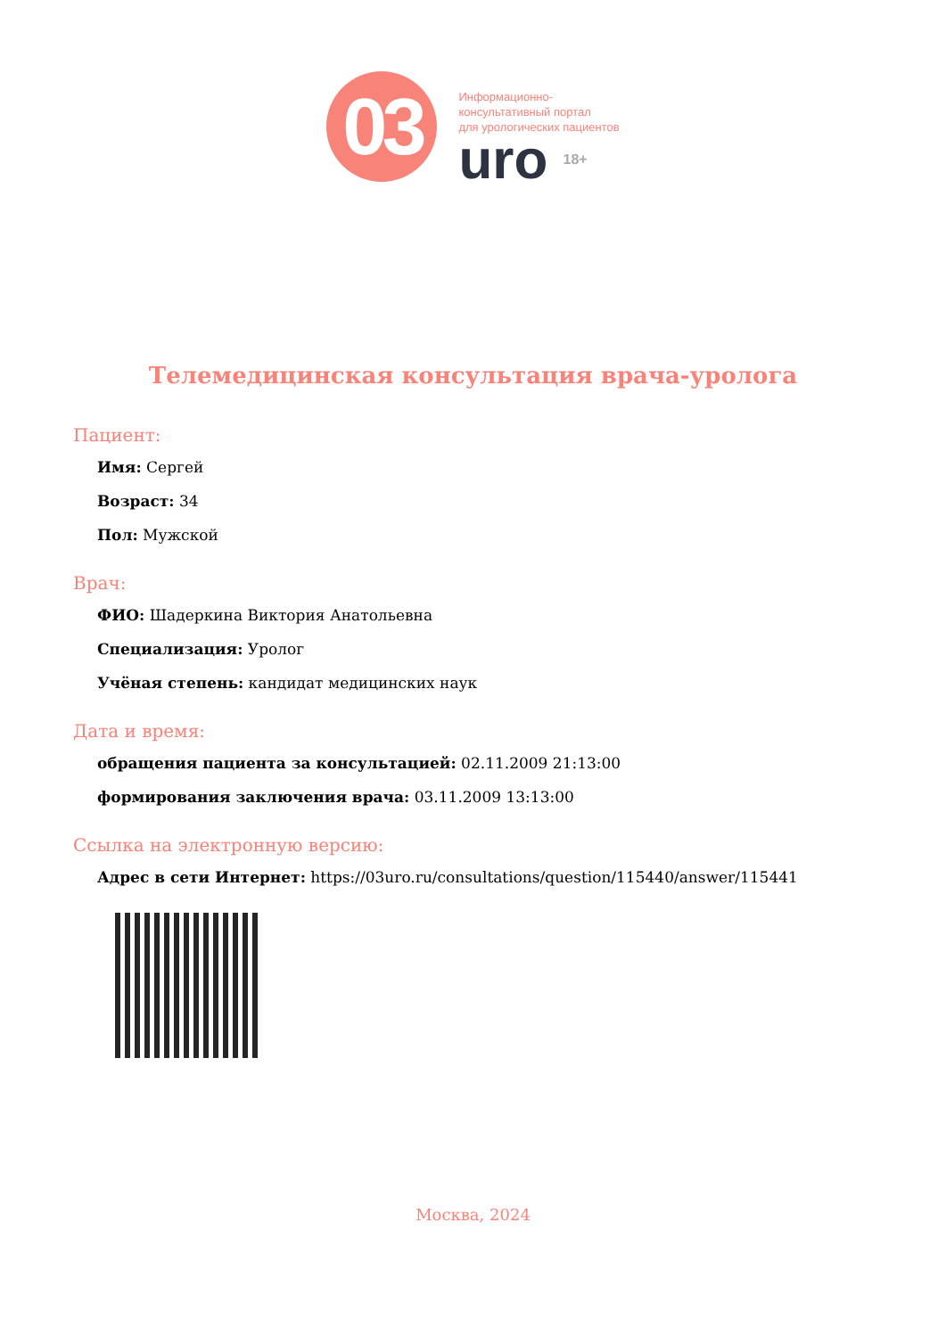03
Информационно-
консультативный портал
для урологических пациентов
uro 18+
Телемедицинская консультация врача-уролога
Пациент:
Имя: Сергей
Возраст: 34
Пол: Мужской
Врач:
ФИО: Шадеркина Виктория Анатольевна
Специализация: Уролог
Учёная степень: кандидат медицинских наук
Дата и время:
обращения пациента за консультацией: 02.11.2009 21:13:00
формирования заключения врача: 03.11.2009 13:13:00
Ссылка на электронную версию:
Адрес в сети Интернет: https://03uro.ru/consultations/question/115440/answer/115441
Москва, 2024